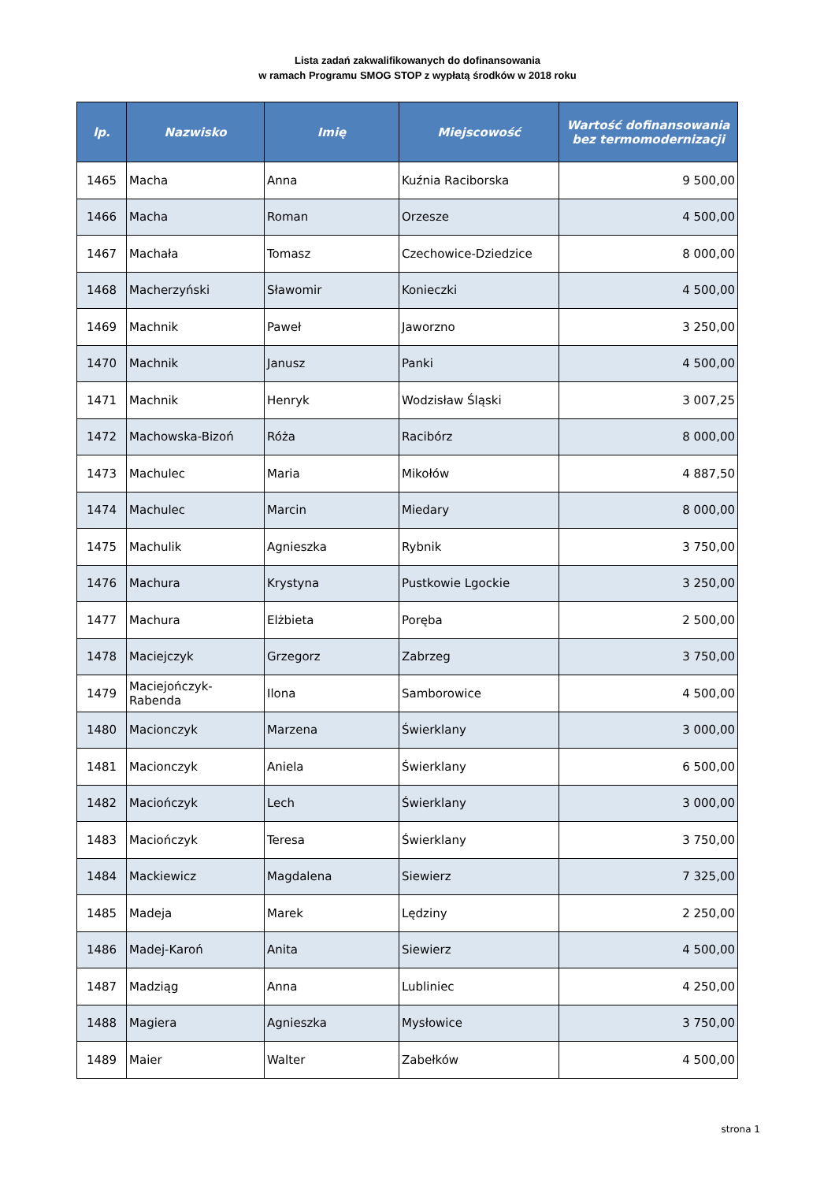Lista zadań zakwalifikowanych do dofinansowania
w ramach Programu SMOG STOP z wypłatą środków w 2018 roku
| lp. | Nazwisko | Imię | Miejscowość | Wartość dofinansowania bez termomodernizacji |
| --- | --- | --- | --- | --- |
| 1465 | Macha | Anna | Kuźnia Raciborska | 9 500,00 |
| 1466 | Macha | Roman | Orzesze | 4 500,00 |
| 1467 | Machała | Tomasz | Czechowice-Dziedzice | 8 000,00 |
| 1468 | Macherzyński | Sławomir | Konieczki | 4 500,00 |
| 1469 | Machnik | Paweł | Jaworzno | 3 250,00 |
| 1470 | Machnik | Janusz | Panki | 4 500,00 |
| 1471 | Machnik | Henryk | Wodzisław Śląski | 3 007,25 |
| 1472 | Machowska-Bizoń | Róża | Racibórz | 8 000,00 |
| 1473 | Machulec | Maria | Mikołów | 4 887,50 |
| 1474 | Machulec | Marcin | Miedary | 8 000,00 |
| 1475 | Machulik | Agnieszka | Rybnik | 3 750,00 |
| 1476 | Machura | Krystyna | Pustkowie Lgockie | 3 250,00 |
| 1477 | Machura | Elżbieta | Poręba | 2 500,00 |
| 1478 | Maciejczyk | Grzegorz | Zabrzeg | 3 750,00 |
| 1479 | Maciejończyk-Rabenda | Ilona | Samborowice | 4 500,00 |
| 1480 | Macionczyk | Marzena | Świerklany | 3 000,00 |
| 1481 | Macionczyk | Aniela | Świerklany | 6 500,00 |
| 1482 | Maciończyk | Lech | Świerklany | 3 000,00 |
| 1483 | Maciończyk | Teresa | Świerklany | 3 750,00 |
| 1484 | Mackiewicz | Magdalena | Siewierz | 7 325,00 |
| 1485 | Madeja | Marek | Lędziny | 2 250,00 |
| 1486 | Madej-Karoń | Anita | Siewierz | 4 500,00 |
| 1487 | Madziąg | Anna | Lubliniec | 4 250,00 |
| 1488 | Magiera | Agnieszka | Mysłowice | 3 750,00 |
| 1489 | Maier | Walter | Zabełków | 4 500,00 |
strona 1